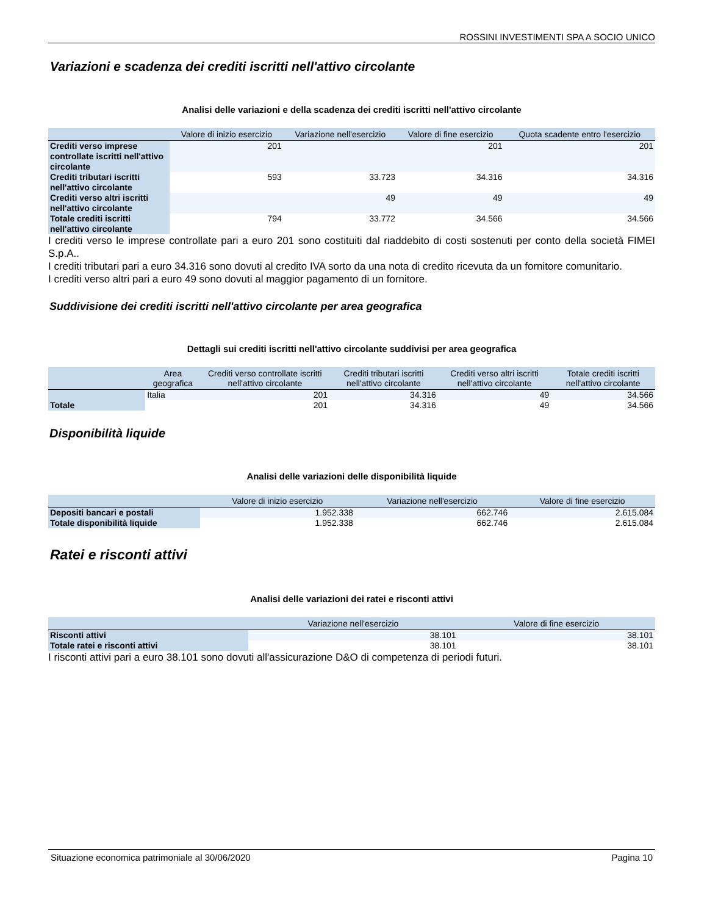ROSSINI INVESTIMENTI SPA A SOCIO UNICO
Variazioni e scadenza dei crediti iscritti nell'attivo circolante
Analisi delle variazioni e della scadenza dei crediti iscritti nell'attivo circolante
| | Valore di inizio esercizio | Variazione nell'esercizio | Valore di fine esercizio | Quota scadente entro l'esercizio |
| --- | --- | --- | --- | --- |
| Crediti verso imprese controllate iscritti nell'attivo circolante | 201 | | 201 | 201 |
| Crediti tributari iscritti nell'attivo circolante | 593 | 33.723 | 34.316 | 34.316 |
| Crediti verso altri iscritti nell'attivo circolante | | 49 | 49 | 49 |
| Totale crediti iscritti nell'attivo circolante | 794 | 33.772 | 34.566 | 34.566 |
I crediti verso le imprese controllate pari a euro 201 sono costituiti dal riaddebito di costi sostenuti per conto della società FIMEI S.p.A..
I crediti tributari pari a euro 34.316 sono dovuti al credito IVA sorto da una nota di credito ricevuta da un fornitore comunitario.
I crediti verso altri pari a euro 49 sono dovuti al maggior pagamento di un fornitore.
Suddivisione dei crediti iscritti nell'attivo circolante per area geografica
Dettagli sui crediti iscritti nell'attivo circolante suddivisi per area geografica
| | Area geografica | Crediti verso controllate iscritti nell'attivo circolante | Crediti tributari iscritti nell'attivo circolante | Crediti verso altri iscritti nell'attivo circolante | Totale crediti iscritti nell'attivo circolante |
| --- | --- | --- | --- | --- | --- |
| | Italia | 201 | 34.316 | 49 | 34.566 |
| Totale | | 201 | 34.316 | 49 | 34.566 |
Disponibilità liquide
Analisi delle variazioni delle disponibilità liquide
| | Valore di inizio esercizio | Variazione nell'esercizio | Valore di fine esercizio |
| --- | --- | --- | --- |
| Depositi bancari e postali | 1.952.338 | 662.746 | 2.615.084 |
| Totale disponibilità liquide | 1.952.338 | 662.746 | 2.615.084 |
Ratei e risconti attivi
Analisi delle variazioni dei ratei e risconti attivi
| | Variazione nell'esercizio | Valore di fine esercizio |
| --- | --- | --- |
| Risconti attivi | 38.101 | 38.101 |
| Totale ratei e risconti attivi | 38.101 | 38.101 |
I risconti attivi pari a euro 38.101 sono dovuti all'assicurazione D&O di competenza di periodi futuri.
Situazione economica patrimoniale al 30/06/2020 Pagina 10